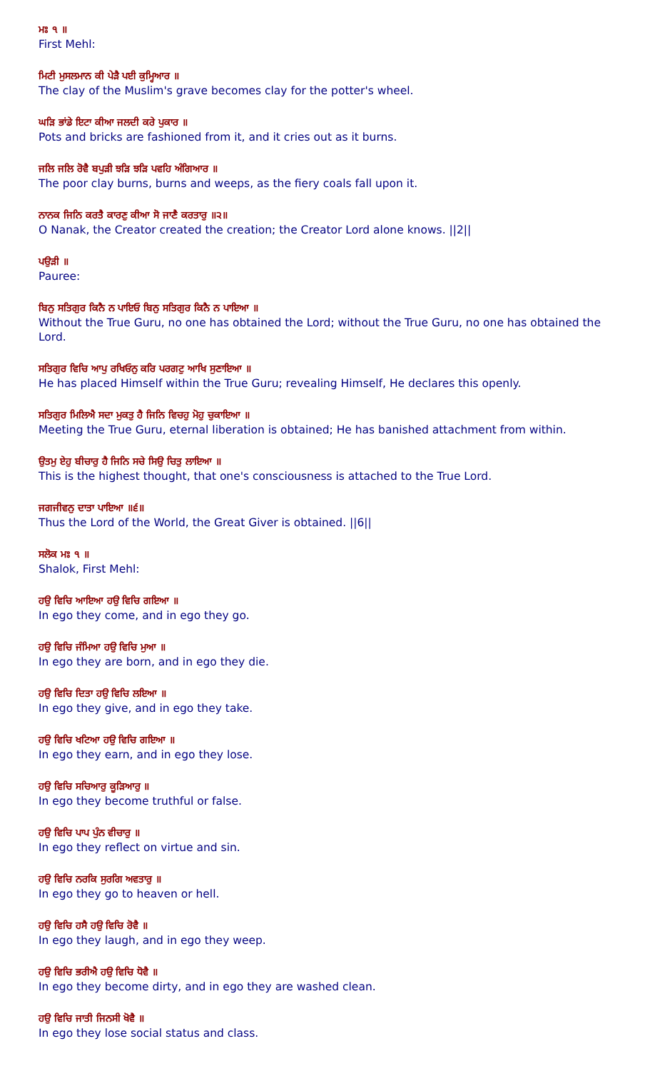ਮਃ ੧ ॥
First Mehl:
ਮਿਟੀ ਮੁਸਲਮਾਨ ਕੀ ਪੇੜੈ ਪਈ ਕੁਮ੍ਹਿਆਰ ॥
The clay of the Muslim's grave becomes clay for the potter's wheel.
ਘੜਿ ਭਾਂਡੇ ਇਟਾ ਕੀਆ ਜਲਦੀ ਕਰੇ ਪੁਕਾਰ ॥
Pots and bricks are fashioned from it, and it cries out as it burns.
ਜਲਿ ਜਲਿ ਰੋਵੈ ਬਪੁੜੀ ਝੜਿ ਝੜਿ ਪਵਹਿ ਅੰਗਿਆਰ ॥
The poor clay burns, burns and weeps, as the fiery coals fall upon it.
ਨਾਨਕ ਜਿਨਿ ਕਰਤੈ ਕਾਰਣੁ ਕੀਆ ਸੋ ਜਾਣੈ ਕਰਤਾਰੁ ॥੨॥
O Nanak, the Creator created the creation; the Creator Lord alone knows. ||2||
ਪਉੜੀ ॥
Pauree:
ਬਿਨੁ ਸਤਿਗੁਰ ਕਿਨੈ ਨ ਪਾਇਓ ਬਿਨੁ ਸਤਿਗੁਰ ਕਿਨੈ ਨ ਪਾਇਆ ॥
Without the True Guru, no one has obtained the Lord; without the True Guru, no one has obtained the Lord.
ਸਤਿਗੁਰ ਵਿਚਿ ਆਪੁ ਰਖਿਓਨੁ ਕਰਿ ਪਰਗਟੁ ਆਖਿ ਸੁਣਾਇਆ ॥
He has placed Himself within the True Guru; revealing Himself, He declares this openly.
ਸਤਿਗੁਰ ਮਿਲਿਐ ਸਦਾ ਮੁਕਤੁ ਹੈ ਜਿਨਿ ਵਿਚਹੁ ਮੋਹੁ ਚੁਕਾਇਆ ॥
Meeting the True Guru, eternal liberation is obtained; He has banished attachment from within.
ਉਤਮੁ ਏਹੁ ਬੀਚਾਰੁ ਹੈ ਜਿਨਿ ਸਚੇ ਸਿਉ ਚਿਤੁ ਲਾਇਆ ॥
This is the highest thought, that one's consciousness is attached to the True Lord.
ਜਗਜੀਵਨੁ ਦਾਤਾ ਪਾਇਆ ॥੬॥
Thus the Lord of the World, the Great Giver is obtained. ||6||
ਸਲੋਕ ਮਃ ੧ ॥
Shalok, First Mehl:
ਹਉ ਵਿਚਿ ਆਇਆ ਹਉ ਵਿਚਿ ਗਇਆ ॥
In ego they come, and in ego they go.
ਹਉ ਵਿਚਿ ਜੰਮਿਆ ਹਉ ਵਿਚਿ ਮੁਆ ॥
In ego they are born, and in ego they die.
ਹਉ ਵਿਚਿ ਦਿਤਾ ਹਉ ਵਿਚਿ ਲਇਆ ॥
In ego they give, and in ego they take.
ਹਉ ਵਿਚਿ ਖਟਿਆ ਹਉ ਵਿਚਿ ਗਇਆ ॥
In ego they earn, and in ego they lose.
ਹਉ ਵਿਚਿ ਸਚਿਆਰੁ ਕੂੜਿਆਰੁ ॥
In ego they become truthful or false.
ਹਉ ਵਿਚਿ ਪਾਪ ਪੁੰਨ ਵੀਚਾਰੁ ॥
In ego they reflect on virtue and sin.
ਹਉ ਵਿਚਿ ਨਰਕਿ ਸੁਰਗਿ ਅਵਤਾਰੁ ॥
In ego they go to heaven or hell.
ਹਉ ਵਿਚਿ ਹਸੈ ਹਉ ਵਿਚਿ ਰੋਵੈ ॥
In ego they laugh, and in ego they weep.
ਹਉ ਵਿਚਿ ਭਰੀਐ ਹਉ ਵਿਚਿ ਧੋਵੈ ॥
In ego they become dirty, and in ego they are washed clean.
ਹਉ ਵਿਚਿ ਜਾਤੀ ਜਿਨਸੀ ਖੋਵੈ ॥
In ego they lose social status and class.